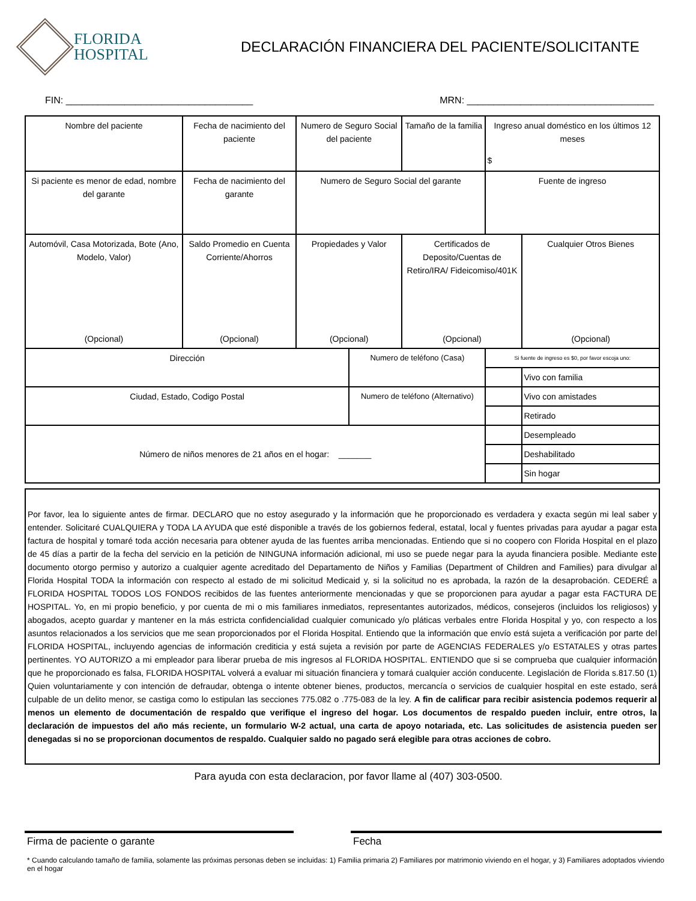FLORIDA
HOSPITAL
DECLARACIÓN FINANCIERA DEL PACIENTE/SOLICITANTE
FIN: ___________________________________ MRN: ___________________________________
| Nombre del paciente | Fecha de nacimiento del paciente | Numero de Seguro Social del paciente | | Tamaño de la familia | Ingreso anual doméstico en los últimos 12 meses $ | |
| Si paciente es menor de edad, nombre del garante | Fecha de nacimiento del garante | Numero de Seguro Social del garante | | | Fuente de ingreso | |
| Automóvil, Casa Motorizada, Bote (Ano, Modelo, Valor) (Opcional) | Saldo Promedio en Cuenta Corriente/Ahorros (Opcional) | Propiedades y Valor (Opcional) | | Certificados de Deposito/Cuentas de Retiro/IRA/ Fideicomiso/401K (Opcional) | | Cualquier Otros Bienes (Opcional) |
| Dirección | | | Numero de teléfono (Casa) | | Si fuente de ingreso es $0, por favor escoja uno: | |
| | | | | | | Vivo con familia |
| Ciudad, Estado, Codigo Postal | | | Numero de teléfono (Alternativo) | | | Vivo con amistades |
| | | | | | | Retirado |
| Número de niños menores de 21 años en el hogar: _______ | | | | | | Desempleado |
| | | | | | | Deshabilitado |
| | | | | | | Sin hogar |
Por favor, lea lo siguiente antes de firmar. DECLARO que no estoy asegurado y la información que he proporcionado es verdadera y exacta según mi leal saber y entender. Solicitaré CUALQUIERA y TODA LA AYUDA que esté disponible a través de los gobiernos federal, estatal, local y fuentes privadas para ayudar a pagar esta factura de hospital y tomaré toda acción necesaria para obtener ayuda de las fuentes arriba mencionadas. Entiendo que si no coopero con Florida Hospital en el plazo de 45 días a partir de la fecha del servicio en la petición de NINGUNA información adicional, mi uso se puede negar para la ayuda financiera posible. Mediante este documento otorgo permiso y autorizo a cualquier agente acreditado del Departamento de Niños y Familias (Department of Children and Families) para divulgar al Florida Hospital TODA la información con respecto al estado de mi solicitud Medicaid y, si la solicitud no es aprobada, la razón de la desaprobación. CEDERÉ a FLORIDA HOSPITAL TODOS LOS FONDOS recibidos de las fuentes anteriormente mencionadas y que se proporcionen para ayudar a pagar esta FACTURA DE HOSPITAL. Yo, en mi propio beneficio, y por cuenta de mi o mis familiares inmediatos, representantes autorizados, médicos, consejeros (incluidos los religiosos) y abogados, acepto guardar y mantener en la más estricta confidencialidad cualquier comunicado y/o pláticas verbales entre Florida Hospital y yo, con respecto a los asuntos relacionados a los servicios que me sean proporcionados por el Florida Hospital. Entiendo que la información que envío está sujeta a verificación por parte del FLORIDA HOSPITAL, incluyendo agencias de información crediticia y está sujeta a revisión por parte de AGENCIAS FEDERALES y/o ESTATALES y otras partes pertinentes. YO AUTORIZO a mi empleador para liberar prueba de mis ingresos al FLORIDA HOSPITAL. ENTIENDO que si se comprueba que cualquier información que he proporcionado es falsa, FLORIDA HOSPITAL volverá a evaluar mi situación financiera y tomará cualquier acción conducente. Legislación de Florida s.817.50 (1) Quien voluntariamente y con intención de defraudar, obtenga o intente obtener bienes, productos, mercancía o servicios de cualquier hospital en este estado, será culpable de un delito menor, se castiga como lo estipulan las secciones 775.082 o .775-083 de la ley. A fin de calificar para recibir asistencia podemos requerir al menos un elemento de documentación de respaldo que verifique el ingreso del hogar. Los documentos de respaldo pueden incluir, entre otros, la declaración de impuestos del año más reciente, un formulario W-2 actual, una carta de apoyo notariada, etc. Las solicitudes de asistencia pueden ser denegadas si no se proporcionan documentos de respaldo. Cualquier saldo no pagado será elegible para otras acciones de cobro.
Para ayuda con esta declaracion, por favor llame al (407) 303-0500.
Firma de paciente o garante Fecha
* Cuando calculando tamaño de familia, solamente las próximas personas deben se incluidas: 1) Familia primaria 2) Familiares por matrimonio viviendo en el hogar, y 3) Familiares adoptados viviendo en el hogar